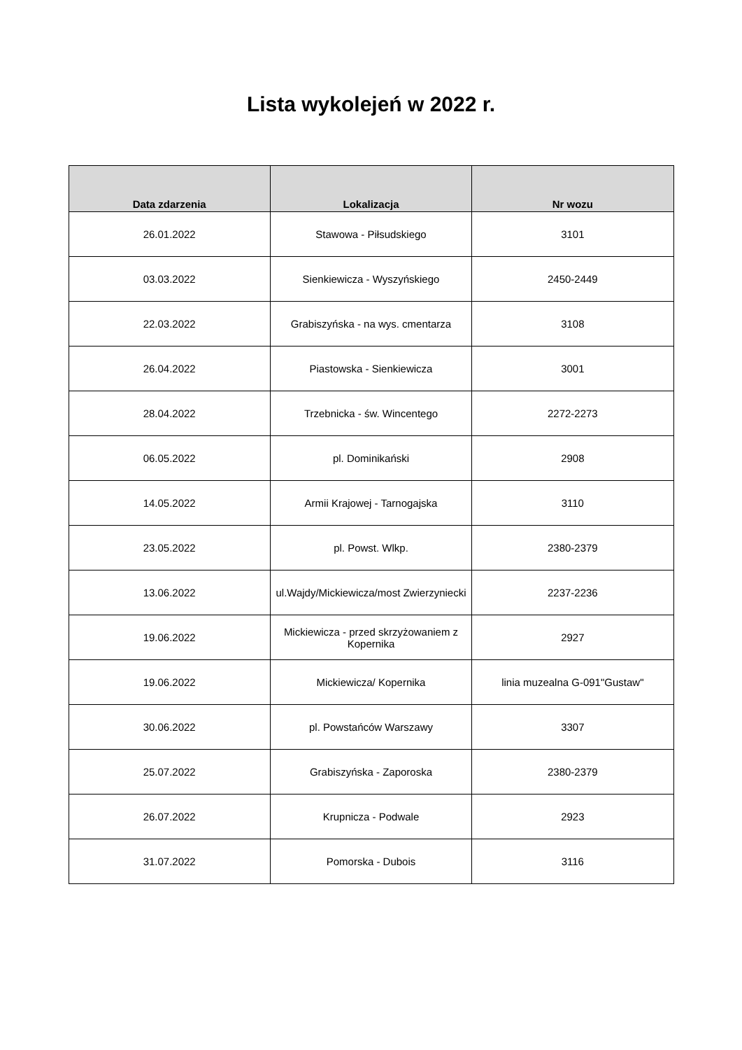Lista wykolejeń w 2022 r.
| Data zdarzenia | Lokalizacja | Nr wozu |
| --- | --- | --- |
| 26.01.2022 | Stawowa - Piłsudskiego | 3101 |
| 03.03.2022 | Sienkiewicza - Wyszyńskiego | 2450-2449 |
| 22.03.2022 | Grabiszyńska - na wys. cmentarza | 3108 |
| 26.04.2022 | Piastowska - Sienkiewicza | 3001 |
| 28.04.2022 | Trzebnicka - św. Wincentego | 2272-2273 |
| 06.05.2022 | pl. Dominikański | 2908 |
| 14.05.2022 | Armii Krajowej - Tarnogajska | 3110 |
| 23.05.2022 | pl. Powst. Wlkp. | 2380-2379 |
| 13.06.2022 | ul.Wajdy/Mickiewicza/most Zwierzyniecki | 2237-2236 |
| 19.06.2022 | Mickiewicza - przed skrzyżowaniem z Kopernika | 2927 |
| 19.06.2022 | Mickiewicza/ Kopernika | linia muzealna G-091"Gustaw" |
| 30.06.2022 | pl. Powstańców Warszawy | 3307 |
| 25.07.2022 | Grabiszyńska - Zaporoska | 2380-2379 |
| 26.07.2022 | Krupnicza - Podwale | 2923 |
| 31.07.2022 | Pomorska - Dubois | 3116 |